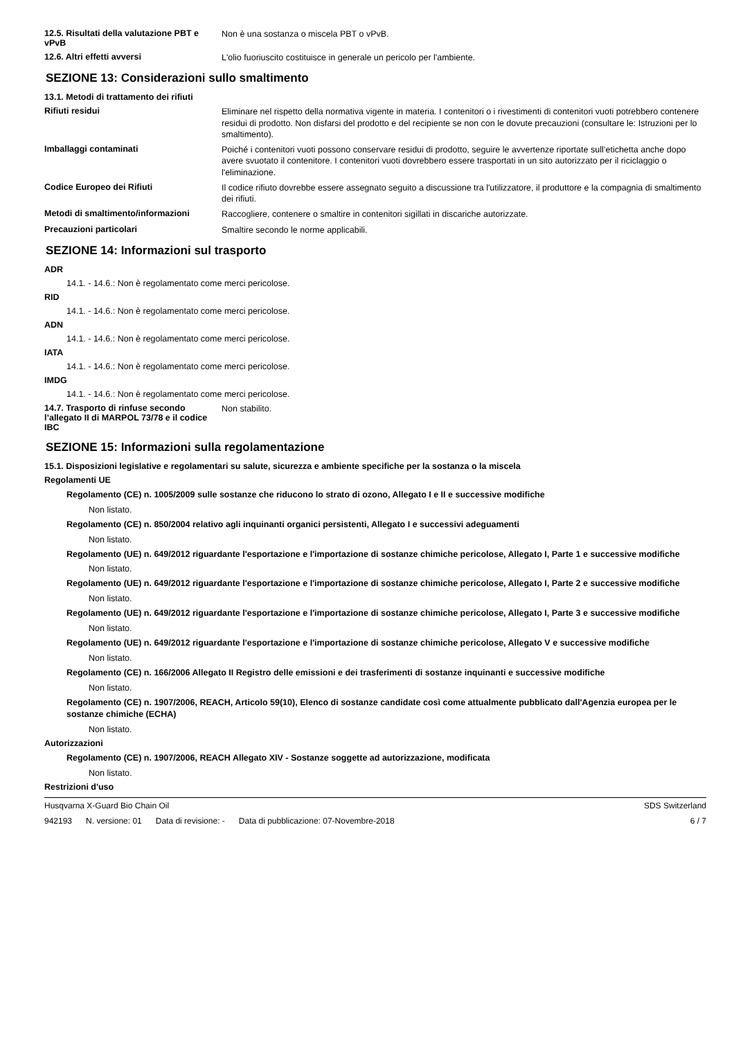12.5. Risultati della valutazione PBT e vPvB
Non è una sostanza o miscela PBT o vPvB.
12.6. Altri effetti avversi
L'olio fuoriuscito costituisce in generale un pericolo per l'ambiente.
SEZIONE 13: Considerazioni sullo smaltimento
13.1. Metodi di trattamento dei rifiuti
Rifiuti residui
Eliminare nel rispetto della normativa vigente in materia. I contenitori o i rivestimenti di contenitori vuoti potrebbero contenere residui di prodotto. Non disfarsi del prodotto e del recipiente se non con le dovute precauzioni (consultare le: Istruzioni per lo smaltimento).
Imballaggi contaminati
Poiché i contenitori vuoti possono conservare residui di prodotto, seguire le avvertenze riportate sull’etichetta anche dopo avere svuotato il contenitore. I contenitori vuoti dovrebbero essere trasportati in un sito autorizzato per il riciclaggio o l'eliminazione.
Codice Europeo dei Rifiuti
Il codice rifiuto dovrebbe essere assegnato seguito a discussione tra l'utilizzatore, il produttore e la compagnia di smaltimento dei rifiuti.
Metodi di smaltimento/informazioni
Raccogliere, contenere o smaltire in contenitori sigillati in discariche autorizzate.
Precauzioni particolari
Smaltire secondo le norme applicabili.
SEZIONE 14: Informazioni sul trasporto
ADR
14.1. - 14.6.: Non è regolamentato come merci pericolose.
RID
14.1. - 14.6.: Non è regolamentato come merci pericolose.
ADN
14.1. - 14.6.: Non è regolamentato come merci pericolose.
IATA
14.1. - 14.6.: Non è regolamentato come merci pericolose.
IMDG
14.1. - 14.6.: Non è regolamentato come merci pericolose.
14.7. Trasporto di rinfuse secondo l’allegato II di MARPOL 73/78 e il codice IBC
Non stabilito.
SEZIONE 15: Informazioni sulla regolamentazione
15.1. Disposizioni legislative e regolamentari su salute, sicurezza e ambiente specifiche per la sostanza o la miscela
Regolamenti UE
Regolamento (CE) n. 1005/2009 sulle sostanze che riducono lo strato di ozono, Allegato I e II e successive modifiche
Non listato.
Regolamento (CE) n. 850/2004 relativo agli inquinanti organici persistenti, Allegato I e successivi adeguamenti
Non listato.
Regolamento (UE) n. 649/2012 riguardante l'esportazione e l'importazione di sostanze chimiche pericolose, Allegato I, Parte 1 e successive modifiche
Non listato.
Regolamento (UE) n. 649/2012 riguardante l'esportazione e l'importazione di sostanze chimiche pericolose, Allegato I, Parte 2 e successive modifiche
Non listato.
Regolamento (UE) n. 649/2012 riguardante l'esportazione e l'importazione di sostanze chimiche pericolose, Allegato I, Parte 3 e successive modifiche
Non listato.
Regolamento (UE) n. 649/2012 riguardante l'esportazione e l'importazione di sostanze chimiche pericolose, Allegato V e successive modifiche
Non listato.
Regolamento (CE) n. 166/2006 Allegato II Registro delle emissioni e dei trasferimenti di sostanze inquinanti e successive modifiche
Non listato.
Regolamento (CE) n. 1907/2006, REACH, Articolo 59(10), Elenco di sostanze candidate così come attualmente pubblicato dall'Agenzia europea per le sostanze chimiche (ECHA)
Non listato.
Autorizzazioni
Regolamento (CE) n. 1907/2006, REACH Allegato XIV - Sostanze soggette ad autorizzazione, modificata
Non listato.
Restrizioni d'uso
Husqvarna X-Guard Bio Chain Oil
SDS Switzerland
942193 N. versione: 01 Data di revisione: - Data di pubblicazione: 07-Novembre-2018
6 / 7